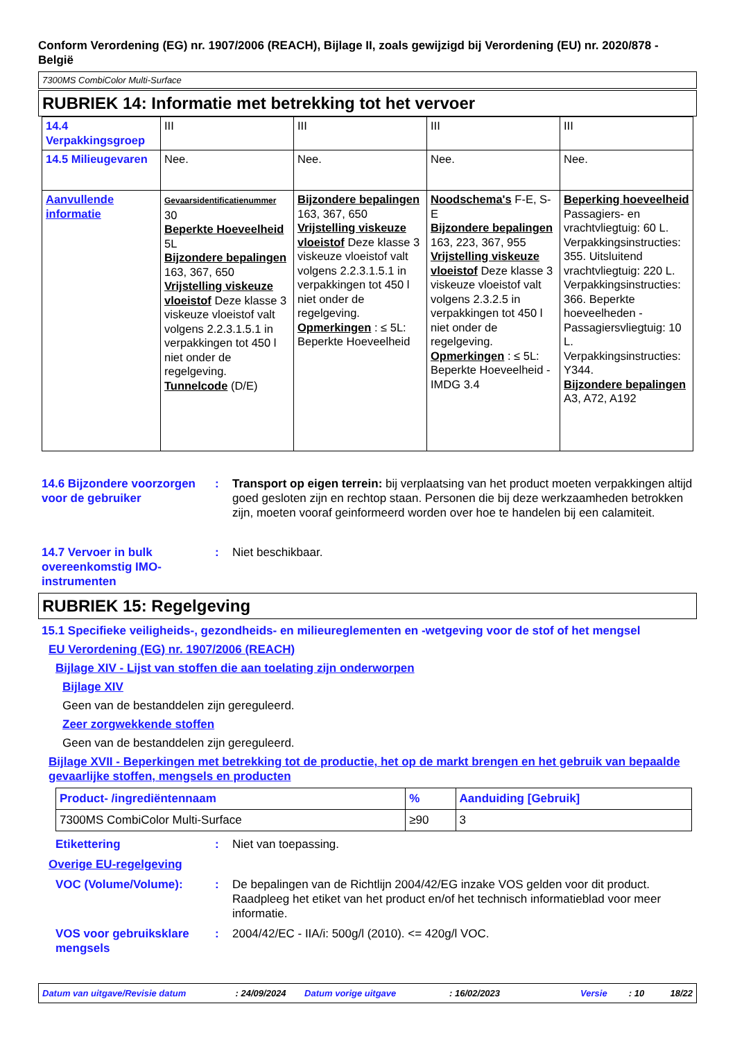Conform Verordening (EG) nr. 1907/2006 (REACH), Bijlage II, zoals gewijzigd bij Verordening (EU) nr. 2020/878 - België
7300MS CombiColor Multi-Surface
RUBRIEK 14: Informatie met betrekking tot het vervoer
| 14.4 Verpakkingsgroep | III | III | III | III |
| 14.5 Milieugevaren | Nee. | Nee. | Nee. | Nee. |
| Aanvullende informatie | Gevaarsidentificatienummer 30 Beperkte Hoeveelheid 5L Bijzondere bepalingen 163, 367, 650 Vrijstelling viskeuze vloeistof Deze klasse 3 viskeuze vloeistof valt volgens 2.2.3.1.5.1 in verpakkingen tot 450 l niet onder de regelgeving. Tunnelcode (D/E) | Bijzondere bepalingen 163, 367, 650 Vrijstelling viskeuze vloeistof Deze klasse 3 viskeuze vloeistof valt volgens 2.2.3.1.5.1 in verpakkingen tot 450 l niet onder de regelgeving. Opmerkingen : ≤ 5L: Beperkte Hoeveelheid | Noodschema's F-E, S-E Bijzondere bepalingen 163, 223, 367, 955 Vrijstelling viskeuze vloeistof Deze klasse 3 viskeuze vloeistof valt volgens 2.3.2.5 in verpakkingen tot 450 l niet onder de regelgeving. Opmerkingen : ≤ 5L: Beperkte Hoeveelheid - IMDG 3.4 | Beperking hoeveelheid Passagiers- en vrachtvliegtuig: 60 L. Verpakkingsinstructies: 355. Uitsluitend vrachtvliegtuig: 220 L. Verpakkingsinstructies: 366. Beperkte hoeveelheden - Passagiersvliegtuig: 10 L. Verpakkingsinstructies: Y344. Bijzondere bepalingen A3, A72, A192 |
14.6 Bijzondere voorzorgen voor de gebruiker
: Transport op eigen terrein: bij verplaatsing van het product moeten verpakkingen altijd goed gesloten zijn en rechtop staan. Personen die bij deze werkzaamheden betrokken zijn, moeten vooraf geinformeerd worden over hoe te handelen bij een calamiteit.
14.7 Vervoer in bulk overeenkomstig IMO-instrumenten
: Niet beschikbaar.
RUBRIEK 15: Regelgeving
15.1 Specifieke veiligheids-, gezondheids- en milieureglementen en -wetgeving voor de stof of het mengsel
EU Verordening (EG) nr. 1907/2006 (REACH)
Bijlage XIV - Lijst van stoffen die aan toelating zijn onderworpen
Bijlage XIV
Geen van de bestanddelen zijn gereguleerd.
Zeer zorgwekkende stoffen
Geen van de bestanddelen zijn gereguleerd.
Bijlage XVII - Beperkingen met betrekking tot de productie, het op de markt brengen en het gebruik van bepaalde gevaarlijke stoffen, mengsels en producten
| Product- /ingrediëntennaam | % | Aanduiding [Gebruik] |
| --- | --- | --- |
| 7300MS CombiColor Multi-Surface | ≥90 | 3 |
Etikettering : Niet van toepassing.
Overige EU-regelgeving
VOC (Volume/Volume): : De bepalingen van de Richtlijn 2004/42/EG inzake VOS gelden voor dit product. Raadpleeg het etiket van het product en/of het technisch informatieblad voor meer informatie.
VOS voor gebruiksklare mengsels
: 2004/42/EC - IIA/i: 500g/l (2010). <= 420g/l VOC.
Datum van uitgave/Revisie datum: 24/09/2024 Datum vorige uitgave: 16/02/2023 Versie: 10 18/22